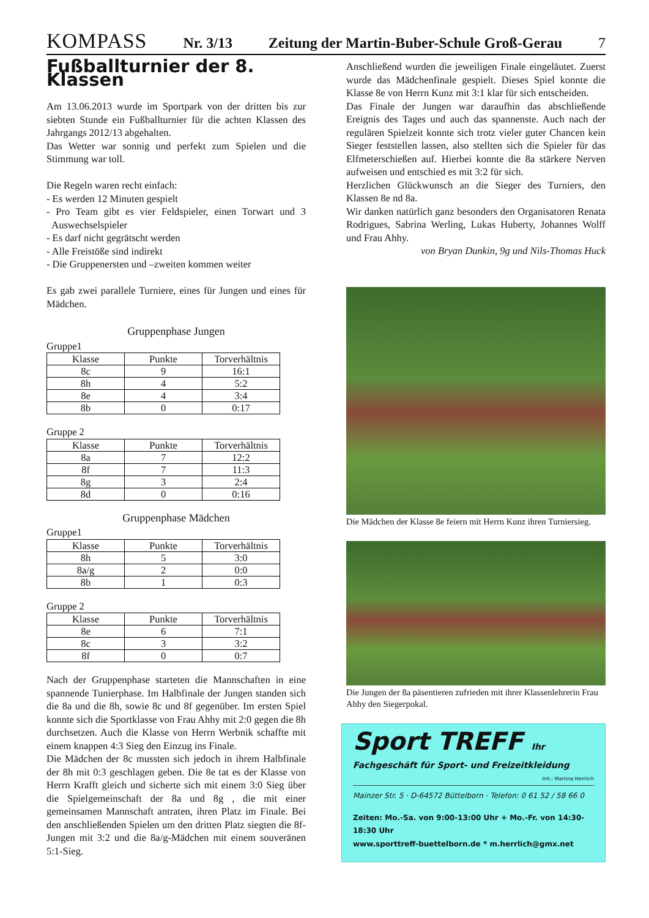KOMPASS Nr. 3/13 Zeitung der Martin-Buber-Schule Groß-Gerau 7
Fußballturnier der 8. Klassen
Am 13.06.2013 wurde im Sportpark von der dritten bis zur siebten Stunde ein Fußballturnier für die achten Klassen des Jahrgangs 2012/13 abgehalten.
Das Wetter war sonnig und perfekt zum Spielen und die Stimmung war toll.
Die Regeln waren recht einfach:
- Es werden 12 Minuten gespielt
- Pro Team gibt es vier Feldspieler, einen Torwart und 3 Auswechselspieler
- Es darf nicht gegrätscht werden
- Alle Freistöße sind indirekt
- Die Gruppenersten und –zweiten kommen weiter
Es gab zwei parallele Turniere, eines für Jungen und eines für Mädchen.
Gruppenphase Jungen
Gruppe1
| Klasse | Punkte | Torverhältnis |
| --- | --- | --- |
| 8c | 9 | 16:1 |
| 8h | 4 | 5:2 |
| 8e | 4 | 3:4 |
| 8b | 0 | 0:17 |
Gruppe 2
| Klasse | Punkte | Torverhältnis |
| --- | --- | --- |
| 8a | 7 | 12:2 |
| 8f | 7 | 11:3 |
| 8g | 3 | 2:4 |
| 8d | 0 | 0:16 |
Gruppenphase Mädchen
Gruppe1
| Klasse | Punkte | Torverhältnis |
| --- | --- | --- |
| 8h | 5 | 3:0 |
| 8a/g | 2 | 0:0 |
| 8b | 1 | 0:3 |
Gruppe 2
| Klasse | Punkte | Torverhältnis |
| --- | --- | --- |
| 8e | 6 | 7:1 |
| 8c | 3 | 3:2 |
| 8f | 0 | 0:7 |
Nach der Gruppenphase starteten die Mannschaften in eine spannende Tunierphase. Im Halbfinale der Jungen standen sich die 8a und die 8h, sowie 8c und 8f gegenüber. Im ersten Spiel konnte sich die Sportklasse von Frau Ahhy mit 2:0 gegen die 8h durchsetzen. Auch die Klasse von Herrn Werbnik schaffte mit einem knappen 4:3 Sieg den Einzug ins Finale.
Die Mädchen der 8c mussten sich jedoch in ihrem Halbfinale der 8h mit 0:3 geschlagen geben. Die 8e tat es der Klasse von Herrn Krafft gleich und sicherte sich mit einem 3:0 Sieg über die Spielgemeinschaft der 8a und 8g , die mit einer gemeinsamen Mannschaft antraten, ihren Platz im Finale. Bei den anschließenden Spielen um den dritten Platz siegten die 8f-Jungen mit 3:2 und die 8a/g-Mädchen mit einem souveränen 5:1-Sieg.
Anschließend wurden die jeweiligen Finale eingeläutet. Zuerst wurde das Mädchenfinale gespielt. Dieses Spiel konnte die Klasse 8e von Herrn Kunz mit 3:1 klar für sich entscheiden.
Das Finale der Jungen war daraufhin das abschließende Ereignis des Tages und auch das spannenste. Auch nach der regulären Spielzeit konnte sich trotz vieler guter Chancen kein Sieger feststellen lassen, also stellten sich die Spieler für das Elfmeterschießen auf. Hierbei konnte die 8a stärkere Nerven aufweisen und entschied es mit 3:2 für sich.
Herzlichen Glückwunsch an die Sieger des Turniers, den Klassen 8e nd 8a.
Wir danken natürlich ganz besonders den Organisatoren Renata Rodrigues, Sabrina Werling, Lukas Huberty, Johannes Wolff und Frau Ahhy.
von Bryan Dunkin, 9g und Nils-Thomas Huck
Die Mädchen der Klasse 8e feiern mit Herrn Kunz ihren Turniersieg.
Die Jungen der 8a päsentieren zufrieden mit ihrer Klassenlehrerin Frau Ahhy den Siegerpokal.
Sport TREFF Ihr Fachgeschäft für Sport- und Freizeitkleidung
Inh.: Martina Herrlich
Mainzer Str. 5 · D-64572 Büttelborn · Telefon: 0 61 52 / 58 66 0
Zeiten: Mo.-Sa. von 9:00-13:00 Uhr + Mo.-Fr. von 14:30-18:30 Uhr
www.sporttreff-buettelborn.de * m.herrlich@gmx.net